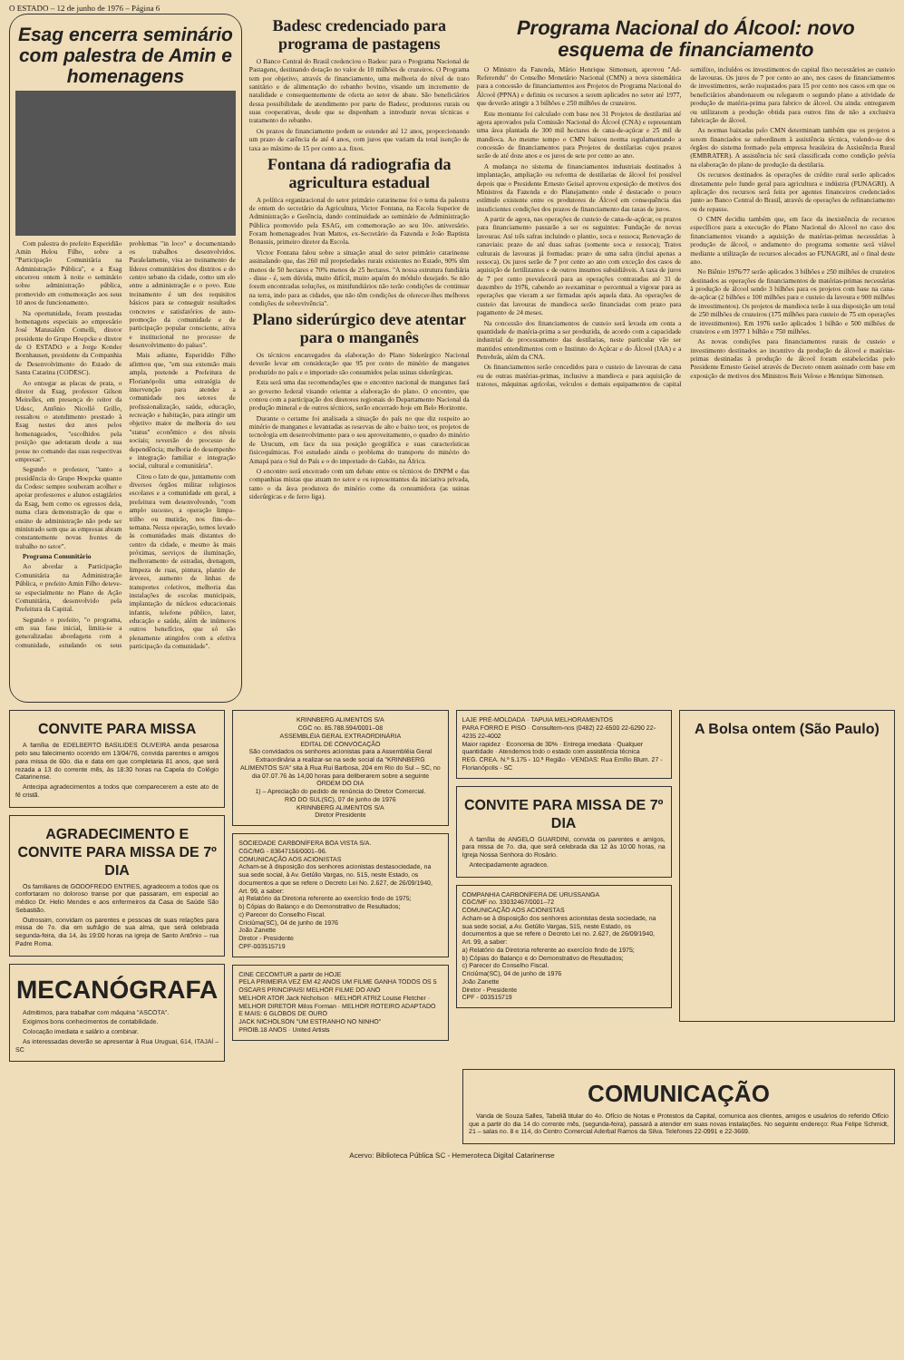O ESTADO – 12 de junho de 1976 – Página 6
Esag encerra seminário com palestra de Amin e homenagens
Com palestra do prefeito Esperidião Amin Helou Filho, sobre a "Participação Comunitária na Administração Pública", e a Esag encerrou ontem à noite o seminário sobre administração pública, promovido em comemoração aos seus 10 anos de funcionamento.
Na oportunidade, foram prestadas homenagens especiais ao empresário José Matusalém Comelli, diretor presidente do Grupo Hoepcke e diretor de O ESTADO e a Jorge Konder Bornhausen, presidente da Companhia de Desenvolvimento do Estado de Santa Catarina (CODESC).
Ao entregar as placas de prata, o diretor da Esag, professor Gilson Meirelles, em presença do reitor da Udesc, Antônio Nicolló Grillo, ressaltou o atendimento prestado à Esag nestes dez anos pelos homenageados, "escolhidos pela posição que adotaram desde a sua posse no comando das suas respectivas empresas".
Segundo o professor, "tanto a presidência do Grupo Hoepcke quanto da Codesc sempre souberam acolher e apoiar professores e alunos estagiários da Esag, bem como os egressos dela, numa clara demonstração de que o ensino de administração não pode ser ministrado sem que as empresas abram constantemente novas frentes de trabalho no setor".
Programa Comunitário
Ao abordar a Participação Comunitária na Administração Pública, o prefeito Amin Filho deteve-se especialmente no Plano de Ação Comunitária, desenvolvido pela Prefeitura da Capital.
Segundo o prefeito, "o programa, em sua fase inicial, limita-se a generalizadas abordagens com a comunidade, estudando os seus problemas "in loco" e documentando os trabalhos desenvolvidos. Paralelamente, visa ao treinamento de líderes comunitários dos distritos e do centro urbano da cidade, como um elo entre a administração e o povo. Este treinamento é um dos requisitos básicos para se conseguir resultados concretos e satisfatórios de auto-promoção da comunidade e de participação popular consciente, ativa e institucional no processo de desenvolvimento do países".
Mais adiante, Esperidião Filho afirmou que, "em sua extensão mais ampla, pretende a Prefeitura de Florianópolis uma estratégia de intervenção para atender a comunidade nos setores de profissionalização, saúde, educação, recreação e habitação, para atingir um objetivo maior de melhoria do seu "status" econômico e dos níveis sociais; reversão do processo de dependência; melhoria do desempenho e integração familiar e integração social, cultural e comunitária".
Citou o fato de que, juntamente com diversos órgãos militar religiosos escolares e a comunidade em geral, a prefeitura vem desenvolvendo, "com amplo sucesso, a operação limpa–trilho ou mutirão, nos fins–de– semana. Nessa operação, temos levado às comunidades mais distantes do centro da cidade, e mesmo às mais próximas, serviços de iluminação, melhoramento de estradas, drenagem, limpeza de ruas, pintura, plantio de árvores, aumento de linhas de transportes coletivos, melhoria das instalações de escolas municipais, implantação de núcleos educacionais infantis, telefone público, lazer, educação e saúde, além de inúmeros outros benefícios, que só são plenamente atingidos com a efetiva participação da comunidade".
Badesc credenciado para programa de pastagens
O Banco Central do Brasil credenciou o Badesc para o Programa Nacional de Pastagens, destinando dotação no valor de 10 milhões de cruzeiros. O Programa tem por objetivo, através de financiamento, uma melhoria do nível de trato sanitário e de alimentação do rebanho bovino, visando um incremento de natalidade e consequentemente de oferta ao setor de abate. São beneficiários dessa possibilidade de atendimento por parte do Badesc, produtores rurais ou suas cooperativas, desde que se disponham a introduzir novas técnicas e tratamento do rebanho.
Os prazos de financiamento podem se estender até 12 anos, proporcionando um prazo de carência de até 4 anos, com juros que variam da total isenção de taxa ao máximo de 15 por cento a.a. fixos.
Fontana dá radiografia da agricultura estadual
A política organizacional do setor primário catarinense foi o tema da palestra de ontem do secretário da Agricultura, Victor Fontana, na Escola Superior de Administração e Gerência, dando continuidade ao seminário de Administração Pública promovido pela ESAG, em comemoração ao seu 10o. aniversário. Foram homenageados Ivan Mattos, ex-Secretário da Fazenda e João Baptista Bonassis, primeiro diretor da Escola.
Victor Fontana falou sobre a situação atual do setor primário catarinense assinalando que, das 260 mil propriedades rurais existentes no Estado, 90% têm menos de 50 hectares e 70% menos de 25 hectares. "A nossa estrutura fundiária - disse - é, sem dúvida, muito difícil, muito aquém do módulo desejado. Se não forem encontradas soluções, os minifundiários não terão condições de continuar na terra, indo para as cidades, que não têm condições de oferecer-lhes melhores condições de sobrevivência".
Plano siderúrgico deve atentar para o manganês
Os técnicos encarregados da elaboração do Plano Siderúrgico Nacional deverão levar em consideração que 95 por cento do minério de manganes produzido no país e o importado são consumidos pelas usinas siderúrgicas.
Esta será uma das recomendações que o encontro nacional de manganes fará ao governo federal visando orientar a elaboração do plano. O encontro, que contou com a participação dos diretores regionais do Departamento Nacional da produção mineral e de outros técnicos, serão encerrado hoje em Belo Horizonte.
Durante o certame foi analisada a situação do país no que diz respeito ao minério de manganes e levantadas as reservas de alto e baixo teor, os projetos de tecnologia em desenvolvimento para o seu aproveitamento, o quadro do minério de Urucum, em face da sua posição geográfica e suas características fisicoquímicas. Foi estudado ainda o problema do transporte do minério do Amapá para o Sul do País e o do importado do Gabão, na África.
O encontro será encerrado com um debate entre os técnicos do DNPM e das companhias mistas que atuam no setor e os representantes da iniciativa privada, tanto o da área produtora do minério como da consumidora (as usinas siderúrgicas e de ferro liga).
Programa Nacional do Álcool: novo esquema de financiamento
O Ministro da Fazenda, Mário Henrique Simonsen, aprovou "Ad-Referendu" do Conselho Monetário Nacional (CMN) a nova sistemática para a concessão de financiamentos aos Projetos do Programa Nacional do Álcool (PPNA) e definiu os recursos a serem aplicados no setor até 1977, que deverão atingir a 3 bilhões e 250 milhões de cruzeiros.
Este montante foi calculado com base nos 31 Projetos de destilarias até agora aprovados pela Comissão Nacional do Álcool (CNA) e representam uma área plantada de 300 mil hectares de cana-de-açúcar e 25 mil de mandioca. Ao mesmo tempo o CMN baixou norma regulamentando a concessão de financiamentos para Projetos de destilarias cujos prazos serão de até doze anos e os juros de sete por cento ao ano.
A mudança no sistema de financiamentos industriais destinados à implantação, ampliação ou reforma de destilarias de álcool foi possível depois que o Presidente Ernesto Geisel aprovou exposição de motivos dos Ministros da Fazenda e do Planejamento onde é destacado o pouco estímulo existente entre os produtores de Álcool em consequência das insuficientes condições dos prazos de financiamento das taxas de juros.
A partir de agora, nas operações de custeio de cana-de-açúcar, os prazos para financiamento passarão a ser os seguintes: Fundação de novas lavouras: Até três safras incluindo o plantio, soca e ressoca; Renovação de canaviais: prazo de até duas safras (somente soca e ressoca); Tratos culturais de lavouras já formadas: prazo de uma safra (inclui apenas a ressoca). Os juros serão de 7 por cento ao ano com exceção dos casos de aquisição de fertilizantes e de outros insumos subsidiáveis. A taxa de juros de 7 por cento prevalecerá para as operações contratadas até 31 de dezembro de 1976, cabendo ao reexaminar o percentual a vigorar para as operações que vieram a ser firmadas após aquela data. As operações de custeio das lavouras de mandioca serão financiadas com prazo para pagamento de 24 meses.
Na concessão dos financiamentos de custeio será levada em conta a quantidade de matéria-prima a ser produzida, de acordo com a capacidade industrial de processamento das destilarias, neste particular vão ser mantidos entendimentos com o Instituto do Açúcar e do Álcool (IAA) e a Petrobrás, além da CNA.
Os financiamentos serão concedidos para o custeio de lavouras de cana ou de outras matérias-primas, inclusive a mandioca e para aquisição de tratores, máquinas agrícolas, veículos e demais equipamentos de capital semifixo, incluídos os investimentos do capital fixo necessários ao custeio de lavouras. Os juros de 7 por cento ao ano, nos casos de financiamentos de investimentos, serão reajustados para 15 por cento nos casos em que os beneficiários abandonarem ou relegarem o segundo plano a atividade de produção de matéria-prima para fabrico de álcool. Ou ainda: entregarem ou utilizarem a produção obtida para outros fins de não a exclusiva fabricação de álcool.
As normas baixadas pelo CMN determinam também que os projetos a serem financiados se subordinem à assistência técnica, valendo-se dos órgãos do sistema formado pela empresa brasileira de Assistência Rural (EMBRATER). A assistência téc será classificada como condição prévia na elaboração do plano de produção da destilaria.
Os recursos destinados às operações de crédito rural serão aplicados diretamente pelo fundo geral para agricultura e indústria (FUNAGRI). A aplicação dos recursos será feita por agentes financeiros credenciados junto ao Banco Central do Brasil, através de operações de refinanciamento ou de repasse.
O CMN decidiu também que, em face da inexistência de recursos específicos para a execução do Plano Nacional do Alcool no caso dos financiamentos visando a aquisição de matérias-primas necessárias à produção de álcool, o andamento do programa somente será viável mediante a utilização de recursos alocados ao FUNAGRI, até o final deste ano.
No Biênio 1976/77 serão aplicados 3 bilhões e 250 milhões de cruzeiros destinados as operações de financiamentos de matérias-primas necessárias à produção de álcool sendo 3 bilhões para os projetos com base na cana-de-açúcar (2 bilhões e 100 milhões para o custeio da lavoura e 900 milhões de investimentos). Os projetos de mandioca terão à sua disposição um total de 250 milhões de cruzeiros (175 milhões para custeio de 75 em operações de investimentos). Em 1976 serão aplicados 1 bilhão e 500 milhões de cruzeiros e em 1977 1 bilhão e 750 milhões.
As novas condições para financiamentos rurais de custeio e investimento destinados ao incentivo da produção de álcool e matérias-primas destinadas à produção de álcool foram estabelecidas pelo Presidente Ernesto Geisel através de Decreto ontem assinado com base em exposição de motivos dos Ministros Reis Veloso e Henrique Simonsen.
CONVITE PARA MISSA
A família de EDELBERTO BASILIDES OLIVEIRA ainda pesarosa pelo seu falecimento ocorrido em 13/04/76, convida parentes e amigos para missa de 60o. dia e data em que completaria 81 anos, que será rezada a 13 do corrente mês, às 18:30 horas na Capela do Colégio Catarinense.
Antecipa agradecimentos a todos que comparecerem a este ato de fé cristã.
AGRADECIMENTO E CONVITE PARA MISSA DE 7º DIA
Os familiares de GODOFREDO ENTRES, agradecem a todos que os confortaram no doloroso transe por que passaram, em especial ao médico Dr. Helio Mendes e aos enfermeiros da Casa de Saúde São Sebastião.
Outrossim, convidam os parentes e pessoas de suas relações para missa de 7o. dia em sufrágio de sua alma, que será celebrada segunda-feira, dia 14, às 19:00 horas na igreja de Santo Antônio – rua Padre Roma.
MECANÓGRAFA
Admitimos, para trabalhar com máquina "ASCOTA".
Exigimos bons conhecimentos de contabilidade.
Colocação imediata e salário a combinar.
As interessadas deverão se apresentar à Rua Uruguai, 614, ITAJAÍ – SC
KRINNBERG ALIMENTOS S/A
CGC no. 85.788.594/0001–08
ASSEMBLÉIA GERAL EXTRAORDINÁRIA
EDITAL DE CONVOCAÇÃO
São convidados os senhores acionistas para a Assembléia Geral Extraordinária a realizar-se na sede social da "KRINNBERG ALIMENTOS S/A" sita à Rua Rui Barbosa, 204 em Rio do Sul – SC, no dia 07.07.76 às 14,00 horas para deliberarem sobre a seguinte
ORDEM DO DIA
1) – Apreciação do pedido de renúncia do Diretor Comercial.
RIO DO SUL(SC), 07 de junho de 1976
KRINNBERG ALIMENTOS S/A
Diretor Presidente
SOCIEDADE CARBONÍFERA BOA VISTA S/A.
CGC/MG - 83647156/0001–96.
COMUNICAÇÃO AOS ACIONISTAS
Acham-se à disposição dos senhores acionistas destasociedade, na sua sede social, à Av. Getúlio Vargas, no. 515, neste Estado, os documentos a que se refere o Decreto Lei No. 2.627, de 26/09/1940, Art. 99, a saber:
a) Relatório da Diretoria referente ao exercício findo de 1975;
b) Cópias do Balanço e do Demonstrativo de Resultados;
c) Parecer do Conselho Fiscal.
Criciúma(SC), 04 de junho de 1976
João Zanette
Diretor - Presidente
CPF-003515719
CINE CECOMTUR a partir de HOJE
PELA PRIMEIRA VEZ EM 42 ANOS UM FILME GANHA TODOS OS 5 OSCARS PRINCIPAIS! MELHOR FILME DO ANO
MELHOR ATOR Jack Nicholson · MELHOR ATRIZ Louise Fletcher · MELHOR DIRETOR Milos Forman · MELHOR ROTEIRO ADAPTADO
E MAIS: 6 GLOBOS DE OURO
JACK NICHOLSON "UM ESTRANHO NO NINHO"
PROIB.18 ANOS · United Artists
LAJE PRÉ-MOLDADA · TAPUIA MELHORAMENTOS
PARA FORRO E PISO · Consultem-nos (0482) 22-6500 22-6290 22-4235 22-4002
Maior rapidez · Economia de 30% · Entrega imediata · Qualquer quantidade · Atendemos todo o estado com assistência técnica
REG. CREA. N.º 5.175 - 10.ª Região · VENDAS: Rua Emílio Blum. 27 - Florianópolis - SC
CONVITE PARA MISSA DE 7º DIA
A família de ANGELO GUARDINI, convida os parentes e amigos, para missa de 7o. dia, que será celebrada dia 12 às 10:00 horas, na Igreja Nossa Senhora do Rosário.
Antecipadamente agradece.
COMPANHIA CARBONÍFERA DE URUSSANGA
CGC/MF no. 33032467/0001–72
COMUNICAÇÃO AOS ACIONISTAS
Acham-se à disposição dos senhores acionistas desta sociedade, na sua sede social, a Av. Getúlio Vargas, 515, neste Estado, os documentos a que se refere o Decreto Lei no. 2.627, de 26/09/1940, Art. 99, a saber:
a) Relatório da Diretoria referente ao exercício findo de 1975;
b) Cópias do Balanço e do Demonstrativo de Resultados;
c) Parecer do Conselho Fiscal.
Criciúma(SC), 04 de junho de 1976
João Zanette
Diretor - Presidente
CPF - 003515719
A Bolsa ontem (São Paulo)
COMUNICAÇÃO
Vanda de Souza Salles, Tabeliã titular do 4o. Ofício de Notas e Protestos da Capital, comunica aos clientes, amigos e usuários do referido Ofício que a partir do dia 14 do corrente mês, (segunda-feira), passará a atender em suas novas instalações. No seguinte endereço: Rua Felipe Schmidt, 21 – salas no. 8 e 114, do Centro Comercial Aderbal Ramos da Silva. Telefones 22-0991 e 22-3669.
Acervo: Biblioteca Pública SC - Hemeroteca Digital Catarinense